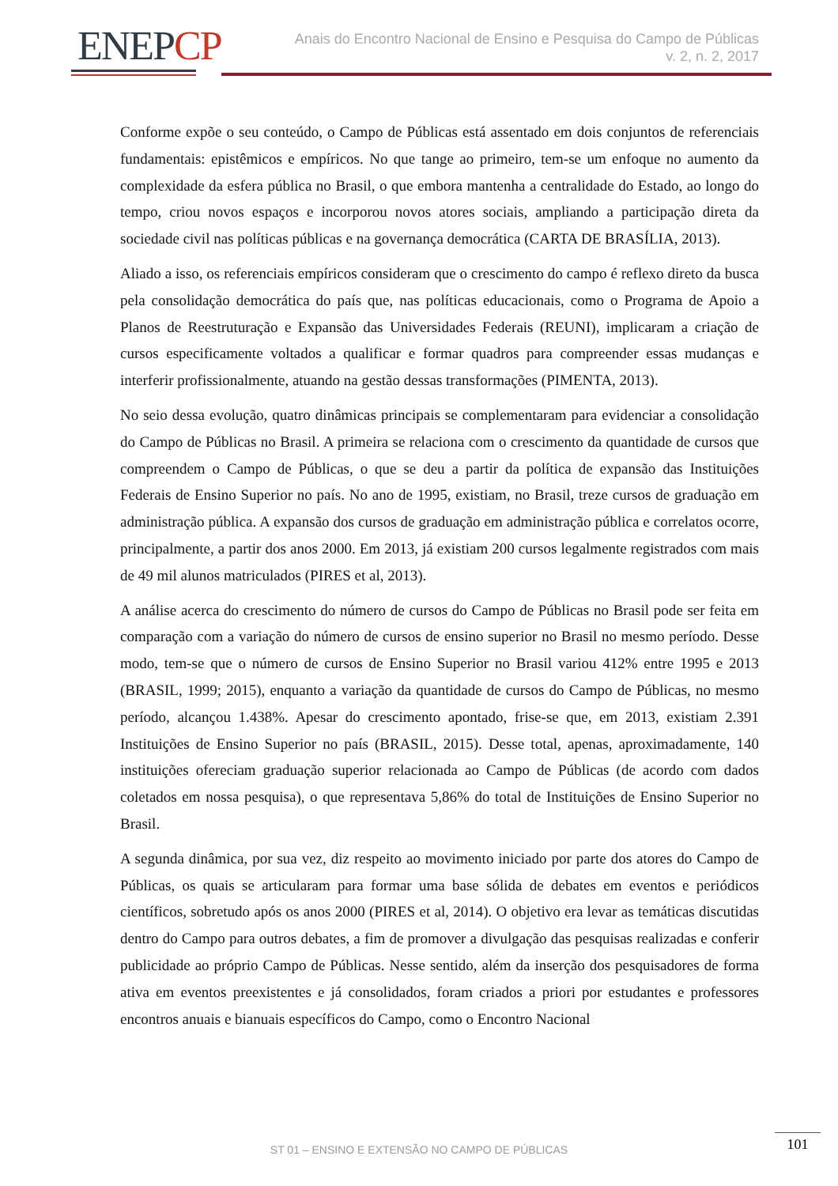ENEPCP
Anais do Encontro Nacional de Ensino e Pesquisa do Campo de Públicas
v. 2, n. 2, 2017
Conforme expõe o seu conteúdo, o Campo de Públicas está assentado em dois conjuntos de referenciais fundamentais: epistêmicos e empíricos. No que tange ao primeiro, tem-se um enfoque no aumento da complexidade da esfera pública no Brasil, o que embora mantenha a centralidade do Estado, ao longo do tempo, criou novos espaços e incorporou novos atores sociais, ampliando a participação direta da sociedade civil nas políticas públicas e na governança democrática (CARTA DE BRASÍLIA, 2013).
Aliado a isso, os referenciais empíricos consideram que o crescimento do campo é reflexo direto da busca pela consolidação democrática do país que, nas políticas educacionais, como o Programa de Apoio a Planos de Reestruturação e Expansão das Universidades Federais (REUNI), implicaram a criação de cursos especificamente voltados a qualificar e formar quadros para compreender essas mudanças e interferir profissionalmente, atuando na gestão dessas transformações (PIMENTA, 2013).
No seio dessa evolução, quatro dinâmicas principais se complementaram para evidenciar a consolidação do Campo de Públicas no Brasil. A primeira se relaciona com o crescimento da quantidade de cursos que compreendem o Campo de Públicas, o que se deu a partir da política de expansão das Instituições Federais de Ensino Superior no país. No ano de 1995, existiam, no Brasil, treze cursos de graduação em administração pública. A expansão dos cursos de graduação em administração pública e correlatos ocorre, principalmente, a partir dos anos 2000. Em 2013, já existiam 200 cursos legalmente registrados com mais de 49 mil alunos matriculados (PIRES et al, 2013).
A análise acerca do crescimento do número de cursos do Campo de Públicas no Brasil pode ser feita em comparação com a variação do número de cursos de ensino superior no Brasil no mesmo período. Desse modo, tem-se que o número de cursos de Ensino Superior no Brasil variou 412% entre 1995 e 2013 (BRASIL, 1999; 2015), enquanto a variação da quantidade de cursos do Campo de Públicas, no mesmo período, alcançou 1.438%. Apesar do crescimento apontado, frise-se que, em 2013, existiam 2.391 Instituições de Ensino Superior no país (BRASIL, 2015). Desse total, apenas, aproximadamente, 140 instituições ofereciam graduação superior relacionada ao Campo de Públicas (de acordo com dados coletados em nossa pesquisa), o que representava 5,86% do total de Instituições de Ensino Superior no Brasil.
A segunda dinâmica, por sua vez, diz respeito ao movimento iniciado por parte dos atores do Campo de Públicas, os quais se articularam para formar uma base sólida de debates em eventos e periódicos científicos, sobretudo após os anos 2000 (PIRES et al, 2014). O objetivo era levar as temáticas discutidas dentro do Campo para outros debates, a fim de promover a divulgação das pesquisas realizadas e conferir publicidade ao próprio Campo de Públicas. Nesse sentido, além da inserção dos pesquisadores de forma ativa em eventos preexistentes e já consolidados, foram criados a priori por estudantes e professores encontros anuais e bianuais específicos do Campo, como o Encontro Nacional
ST 01 – ENSINO E EXTENSÃO NO CAMPO DE PÚBLICAS
101